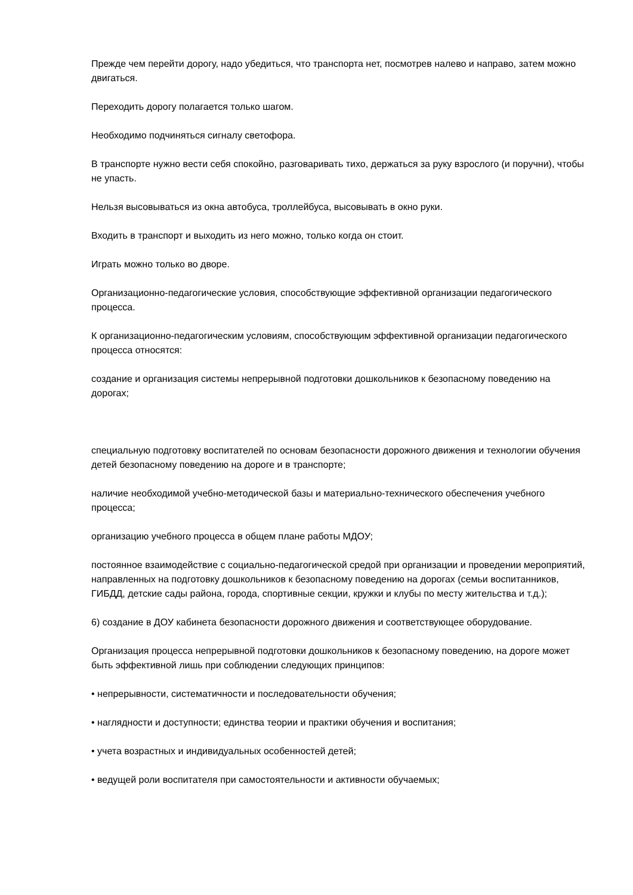Прежде чем перейти дорогу, надо убедиться, что транспорта нет, посмотрев налево и направо, затем можно двигаться.
Переходить дорогу полагается только шагом.
Необходимо подчиняться сигналу светофора.
В транспорте нужно вести себя спокойно, разговаривать тихо, держаться за руку взрослого (и поручни), чтобы не упасть.
Нельзя высовываться из окна автобуса, троллейбуса, высовывать в окно руки.
Входить в транспорт и выходить из него можно, только когда он стоит.
Играть можно только во дворе.
Организационно-педагогические условия, способствующие эффективной организации педагогического процесса.
К организационно-педагогическим условиям, способствующим эффективной организации педагогического процесса относятся:
создание и организация системы непрерывной подготовки дошкольников к безопасному поведению на дорогах;
специальную подготовку воспитателей по основам безопасности дорожного движения и технологии обучения детей безопасному поведению на дороге и в транспорте;
наличие необходимой учебно-методической базы и материально-технического обеспечения учебного процесса;
организацию учебного процесса в общем плане работы МДОУ;
постоянное взаимодействие с социально-педагогической средой при организации и проведении мероприятий, направленных на подготовку дошкольников к безопасному поведению на дорогах (семьи воспитанников, ГИБДД, детские сады района, города, спортивные секции, кружки и клубы по месту жительства и т.д.);
6) создание в ДОУ кабинета безопасности дорожного движения и соответствующее оборудование.
Организация процесса непрерывной подготовки дошкольников к безопасному поведению, на дороге может быть эффективной лишь при соблюдении следующих принципов:
• непрерывности, систематичности и последовательности обучения;
• наглядности и доступности; единства теории и практики обучения и воспитания;
• учета возрастных и индивидуальных особенностей детей;
• ведущей роли воспитателя при самостоятельности и активности обучаемых;